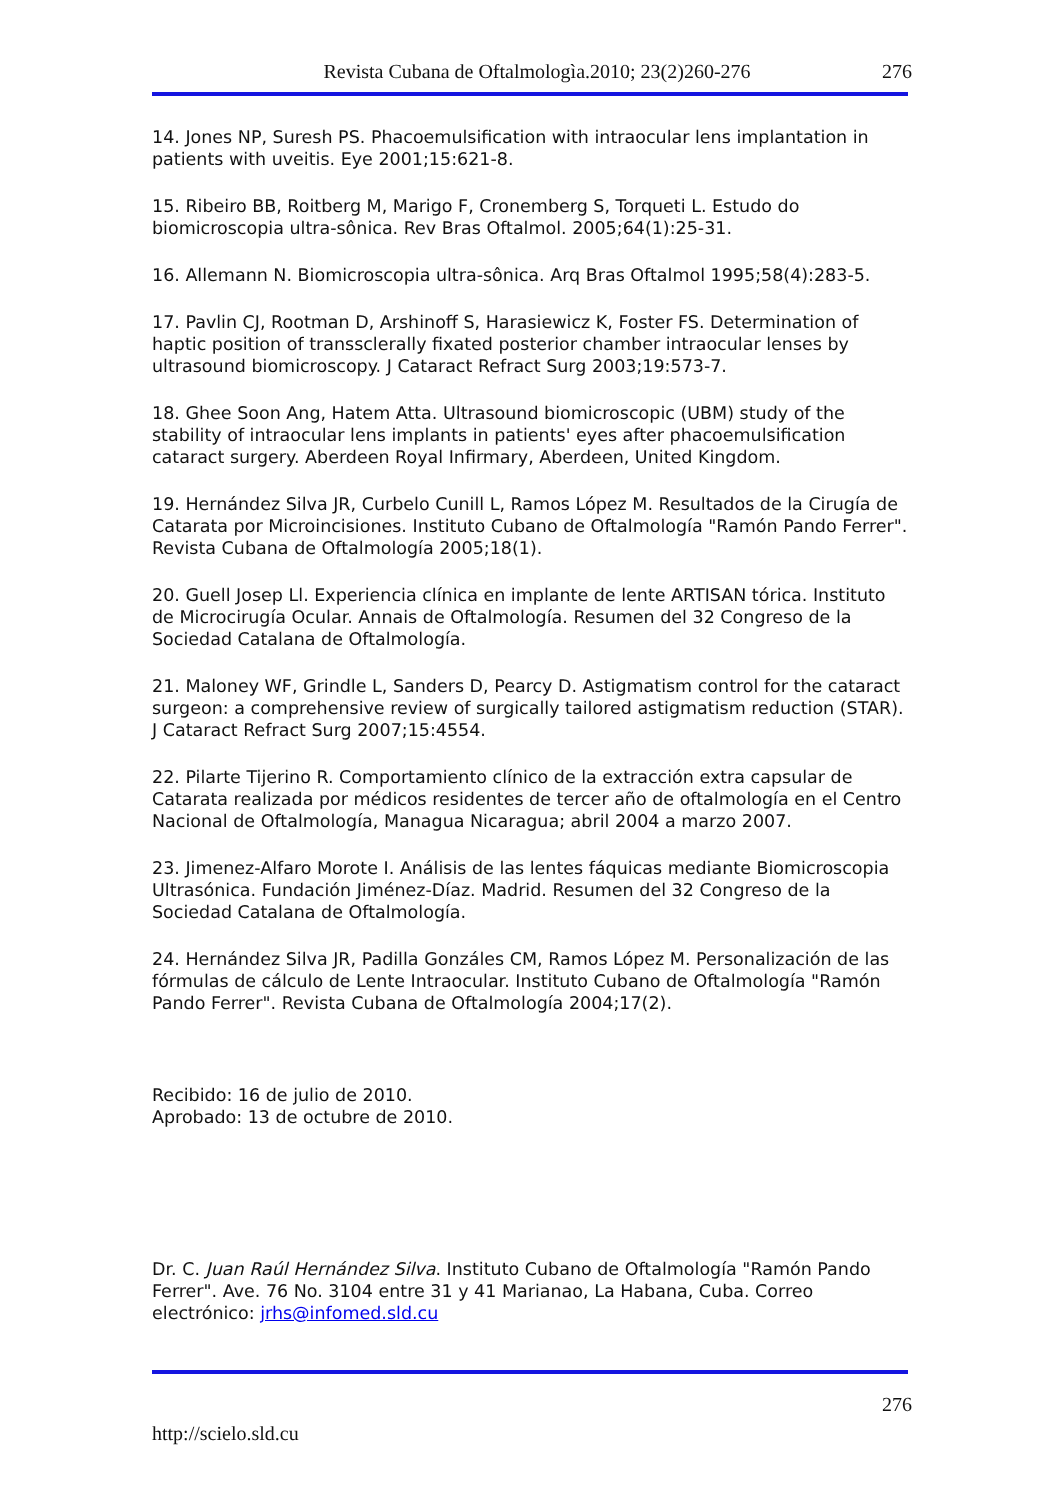Revista Cubana de Oftalmologìa.2010; 23(2)260-276 276
14. Jones NP, Suresh PS. Phacoemulsification with intraocular lens implantation in patients with uveitis. Eye 2001;15:621-8.
15. Ribeiro BB, Roitberg M, Marigo F, Cronemberg S, Torqueti L. Estudo do biomicroscopia ultra-sônica. Rev Bras Oftalmol. 2005;64(1):25-31.
16. Allemann N. Biomicroscopia ultra-sônica. Arq Bras Oftalmol 1995;58(4):283-5.
17. Pavlin CJ, Rootman D, Arshinoff S, Harasiewicz K, Foster FS. Determination of haptic position of transsclerally fixated posterior chamber intraocular lenses by ultrasound biomicroscopy. J Cataract Refract Surg 2003;19:573-7.
18. Ghee Soon Ang, Hatem Atta. Ultrasound biomicroscopic (UBM) study of the stability of intraocular lens implants in patients' eyes after phacoemulsification cataract surgery. Aberdeen Royal Infirmary, Aberdeen, United Kingdom.
19. Hernández Silva JR, Curbelo Cunill L, Ramos López M. Resultados de la Cirugía de Catarata por Microincisiones. Instituto Cubano de Oftalmología "Ramón Pando Ferrer". Revista Cubana de Oftalmología 2005;18(1).
20. Guell Josep Ll. Experiencia clínica en implante de lente ARTISAN tórica. Instituto de Microcirugía Ocular. Annais de Oftalmología. Resumen del 32 Congreso de la Sociedad Catalana de Oftalmología.
21. Maloney WF, Grindle L, Sanders D, Pearcy D. Astigmatism control for the cataract surgeon: a comprehensive review of surgically tailored astigmatism reduction (STAR). J Cataract Refract Surg 2007;15:4554.
22. Pilarte Tijerino R. Comportamiento clínico de la extracción extra capsular de Catarata realizada por médicos residentes de tercer año de oftalmología en el Centro Nacional de Oftalmología, Managua Nicaragua; abril 2004 a marzo 2007.
23. Jimenez-Alfaro Morote I. Análisis de las lentes fáquicas mediante Biomicroscopia Ultrasónica. Fundación Jiménez-Díaz. Madrid. Resumen del 32 Congreso de la Sociedad Catalana de Oftalmología.
24. Hernández Silva JR, Padilla Gonzáles CM, Ramos López M. Personalización de las fórmulas de cálculo de Lente Intraocular. Instituto Cubano de Oftalmología "Ramón Pando Ferrer". Revista Cubana de Oftalmología 2004;17(2).
Recibido: 16 de julio de 2010.
Aprobado: 13 de octubre de 2010.
Dr. C. Juan Raúl Hernández Silva. Instituto Cubano de Oftalmología "Ramón Pando Ferrer". Ave. 76 No. 3104 entre 31 y 41 Marianao, La Habana, Cuba. Correo electrónico: jrhs@infomed.sld.cu
276
http://scielo.sld.cu